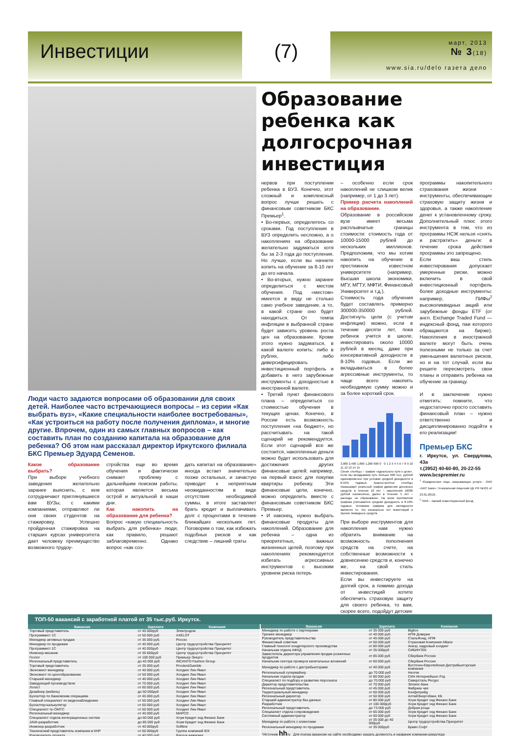Инвестиции (7)
март, 2013
№ 3(18)
www.sia.ru/delo газета дело
Люди часто задаются вопросами об образовании для своих детей. Наиболее часто встречающиеся вопросы – из серии «Как выбрать вуз», «Какие специальности наиболее востребованы», «Как устроиться на работу после получения диплома», и многие другие. Впрочем, один из самых главных вопросов – как составить план по созданию капитала на образование для ребенка? Об этом нам рассказал директор Иркутского филиала БКС Премьер Эдуард Семенов.
Какое образование выбрать?
При выборе учебного заведения желательно заранее выяснить, с кем сотрудничают приглянувшиеся вам ВУЗы, с какими компаниями, отправляют ли они своих студентов на стажировку. Успешно пройденная стажировка на старших курсах университета дает человеку преимущество возможного трудоу-
стройства еще во время обучения и фактически снимает проблему с дальнейшим поиском работы, которая является весьма острой и актуальной в наши дни.
Как накопить на образование для ребенка?
Вопрос «какую специальность выбрать для ребенка» люди, как правило, решают заблаговременно. Однако вопрос «как соз-
дать капитал на образование» иногда встает значительно позже остальных, и зачастую приводит к неприятным неожиданностям в виде отсутствия необходимой суммы, в итоге заставляет брать кредит и выплачивать долг с процентами в течение ближайших нескольких лет. Поговорим о том, как избежать подобных рисков и как следствие – лишний траты
Образование ребенка как долгосрочная инвестиция
нервов при поступлении ребенка в ВУЗ. Конечно, этот сложный и комплексный вопрос лучше решать с финансовым советником БКС Премьер<sup>1</sup>.
• Во-первых, определитесь со сроками. Год поступления в ВУЗ определить несложно, а о накоплениях на образование желательно задуматься хотя бы за 2-3 года до поступления. Но лучше, если вы начнете копить на обучение за 8-10 лет до его начала.
• Во-вторых, нужно заранее определиться с местом обучения. Под «местом» имеется в виду не столько само учебное заведение, а то, в какой стране оно будет находиться. От темпа инфляции в выбранной стране будет зависеть уровень роста цен на образование. Кроме этого нужно задуматься, в какой валюте копить: либо в рублях, либо диверсифицировать инвестиционный портфель и добавить в него зарубежные инструменты с доходностью в иностранной валюте.
• Третий пункт финансового плана – определиться со стоимостью обучения в текущих ценах. Конечно, в России есть возможность поступления «на бюджет», но рассчитывать на такой сценарий не рекомендуется. Если этот сценарий все же состоится, накопленные деньги можно будет использовать для достижения других финансовые целей: например, на первый взнос для покупки квартиры ребенку. Эти финансовые цели, конечно, можно определить вместе с финансовым советником БКС Премьер.
• И наконец, нужно выбрать финансовые продукты для накоплений. Образование для ребенка – одна из приоритетных, важных жизненных целей, поэтому при накоплениях рекомендуется избегать агрессивных инструментов с высоким уровнем риска потерь
– особенно если срок накоплений не слишком велик (например, от 1 до 3 лет).
Пример расчета накоплений на образование.
Образование в российском вузе имеет весьма расплывчатые границы стоимости: стоимость года от 10000-15000 рублей до нескольких миллионов. Предположим, что мы хотим накопить на обучение в престижном известном университете (например, Высшая школа экономики, МГУ, МГТУ, МФТИ, Финансовый Университет и т.д.).
Стоимость года обучения будет составлять примерно 300000-350000 рублей. Достигнуть цели (с учетом инфляции) можно, если в течение десяти лет, пока ребенок учится в школе, инвестировать около 10000 рублей в месяц, даже при консервативной доходности в 8-10% годовых. Если же вкладываться в более агрессивные инструменты, то чаще всего накопить необходимую сумму можно и за более короткий срок.
3,000 2,400 1,800 1,200 600 0 0 1 2 3 4 5 6 7 8 9 10 11 12 13 14 15
Синие столбцы – график «идеального пути к цели». Если мы вкладываем чуть больше 600 тыс. рублей единовременно при условии средней доходности в 8-10% годовых. Красно-желтые столбцы показывают реальный график движения денежных средств: в течение 10 лет – накопления 10000 рублей ежемесячно, далее в течение 5 лет – расходы на образование. На всем протяжении графика учитывается средняя доходность в 8-10% годовых. Условием графика для наглядности является то, что изначально нет инвестиций и прочих ликвидных средств.
При выборе инструментов для накопления нам нужно обратить внимание на возможность пополнения средств на счете, на собственные возможности к довнесению средств и, конечно же, на свой стиль инвестирования.
Если вы инвестируете на долгий срок, а помимо дохода от инвестиций хотите обеспечить страховую защиту для своего ребенка, то вам, скорее всего, подойдут детские
программы накопительного страхования жизни - инструменты, обеспечивающие страховую защиту жизни и здоровья, а также накопление денег к установленному сроку. Дополнительный плюс этого инструмента в том, что из программы НСЖ нельзя «снять и растратить» деньги: в течение срока действия программы это запрещено.
Если ваш стиль инвестирования допускает умеренные риски, можно включить в свой инвестиционный портфель более доходные инструменты: например, ПИФы<sup>2</sup> высоколиквидных акций или зарубежные фонды ETF (от англ. Exchange Traded Fund — индексный фонд, паи которого обращаются на бирже). Накопления в иностранной валюте могут быть очень полезными не только за счет уменьшения валютных рисков, но и на тот случай, если вы решите пересмотреть свои планы и отправить ребенка на обучение за границу.
И в заключение нужно отметить: помните, что недостаточно просто составить финансовый план – нужно ответственно и дисциплинированно подойти к его реализации!
Премьер БКС
г. Иркутск, ул. Свердлова, 43а
т.(3952) 40-60-80, 20-22-55
www.bcspremier.ru
<sup>1</sup> Юридическое лицо, оказывающее услуги - ОАО «БКС Банк», Генеральная лицензия ЦБ РФ №101 от 23.01.2013г.
<sup>2</sup> ПИФ – паевой инвестиционный фонд
ТОП-50 вакансий с заработной платой от 35 тыс.руб. Иркутск.
| Вакансия | Зарплата | Компания |
| --- | --- | --- |
| Торговый представитель | от 45 000руб | Электродом |
| Программист 1С | от 50 000 руб | AXELOT |
| Менеджер активных продаж | от 35 000 руб. | Росско |
| Менеджер по продажам | от 40 000 руб. | Центр трудоустройства Приоритет |
| Программист 1С | от 40 000руб | Центр трудоустройства Приоритет |
| Инженер-механик | от 35 600руб | Центр трудоустройства Приоритет |
| Геолог | от 100 000 руб | Премьер-Энерго |
| Региональный представитель | до 45 000 руб | INCANTO Fashion Group |
| Торговый представитель | от 35 000 руб | Procter&Gamble |
| Экономист-менеджер | от 40 000 руб. | Холдинг Лик-Ямал |
| Экономист по ценообразованию | от 50 000 руб | Холдинг Лик-Ямал |
| Старший менеджер | от 40 000 руб. | Холдинг Лик-Ямал |
| Заведующий производством | от 70 000 руб. | Холдинг Лик-Ямал |
| Логист | от 60 000 руб. | Холдинг Лик-Ямал |
| Дизайнер (мебель) | до 50 000руб | Холдинг Лик-Ямал |
| Бухгалтер по банковским операциям | от 45 000 руб | Холдинг Лик-Ямал |
| Главный специалист по видеонаблюдению | от 50 000 руб | Холдинг Лик-Ямал |
| Бухгалтер-калькулятор | от 60 000 руб | Холдинг Лик-Ямал |
| Специалист по ОМТС | от 50 000 руб | Холдинг Лик-Ямал |
| Региональный менеджер | от 40 000 руб | МАРСО |
| Специалист отдела интеграционных систем | до 60 000 руб | Хоум Кредит энд Финанс Банк |
| JAVA-разработчик | до 85 000 руб | Хоум Кредит энд Финанс Банк |
| Инженер-разработчик | от 40 000руб | Softline |
| Технический представитель компании в КНР | от 60 000руб | Группа компаний IEK |
| Руководитель проекта | от 40 000 руб | Варлок инжиринг |
| Вакансия | Зарплата | Компания |
| --- | --- | --- |
| Менеджер по работе с партнерами | от 35 000 руб | Biglion |
| Тренинг-менеджер | от 40 000 руб. | НПФ Доверие |
| Руководитель представительства | от 45 000 руб | СтальФонд, НПФ |
| Финансовый советник | от 50 000 руб | Страховая Компания Allianz |
| Главный технолог кондитерского производства | от 80 000 руб | Анкор, кадровый холдинг |
| Начальник отдела АФХД | от 35 000руб | СИБИНТЕК |
| Заместитель директора управления продаж розничных продуктов | от 85 000 руб | Сбербанк России |
| Начальник сектора проверок капитальных вложений | от 60 000 руб. | Сбербанк России |
| Менеджер по работе с дистрибьюторами | от 40 000 руб | Восточно-Европейская Дистрибьюторская компания |
| Региональный супервайзер | до 70 000 руб | Неотек |
| Начальник отдела продаж | от 80 000 руб | СИА Интернейшнл Лтд |
| Специалист по подбору и развитию персонала | до 70 000 руб | Северсталь Ресурс |
| Директор представительства | от 70 000 руб | Эллипс-банк |
| Региональный представитель | от 45 000 руб | Фабрика чая |
| Территориальный менеджер | от 60 000 руб | Конфитрейд |
| Региональный директор | от 50 000 руб | АлтайЭнергобанк, КБ |
| Старший администратор баз данных | от 80 000 руб | Хоум Кредит энд Финанс Банк |
| Разработчик | от 100 000руб | Хоум Кредит энд Финанс Банк |
| Региональный представитель | до 73 000 руб | Добрая роща |
| Специалист отдела сопровождения | от 65 000 руб | Хоум Кредит энд Финанс Банк |
| Системный администратор | от 50 000 руб | Хоум Кредит энд Финанс Банк |
| Менеджер по работе с клиентами | от 35 000 до 40 000руб | Центр трудоустройства Приоритет |
| Региональный менеджер по продажам | от 35 000руб | Браво Софт |
| *Источник hh ru Для поиска вакансии на сайте необходимо указать должность и название компании-рекрутера | | |